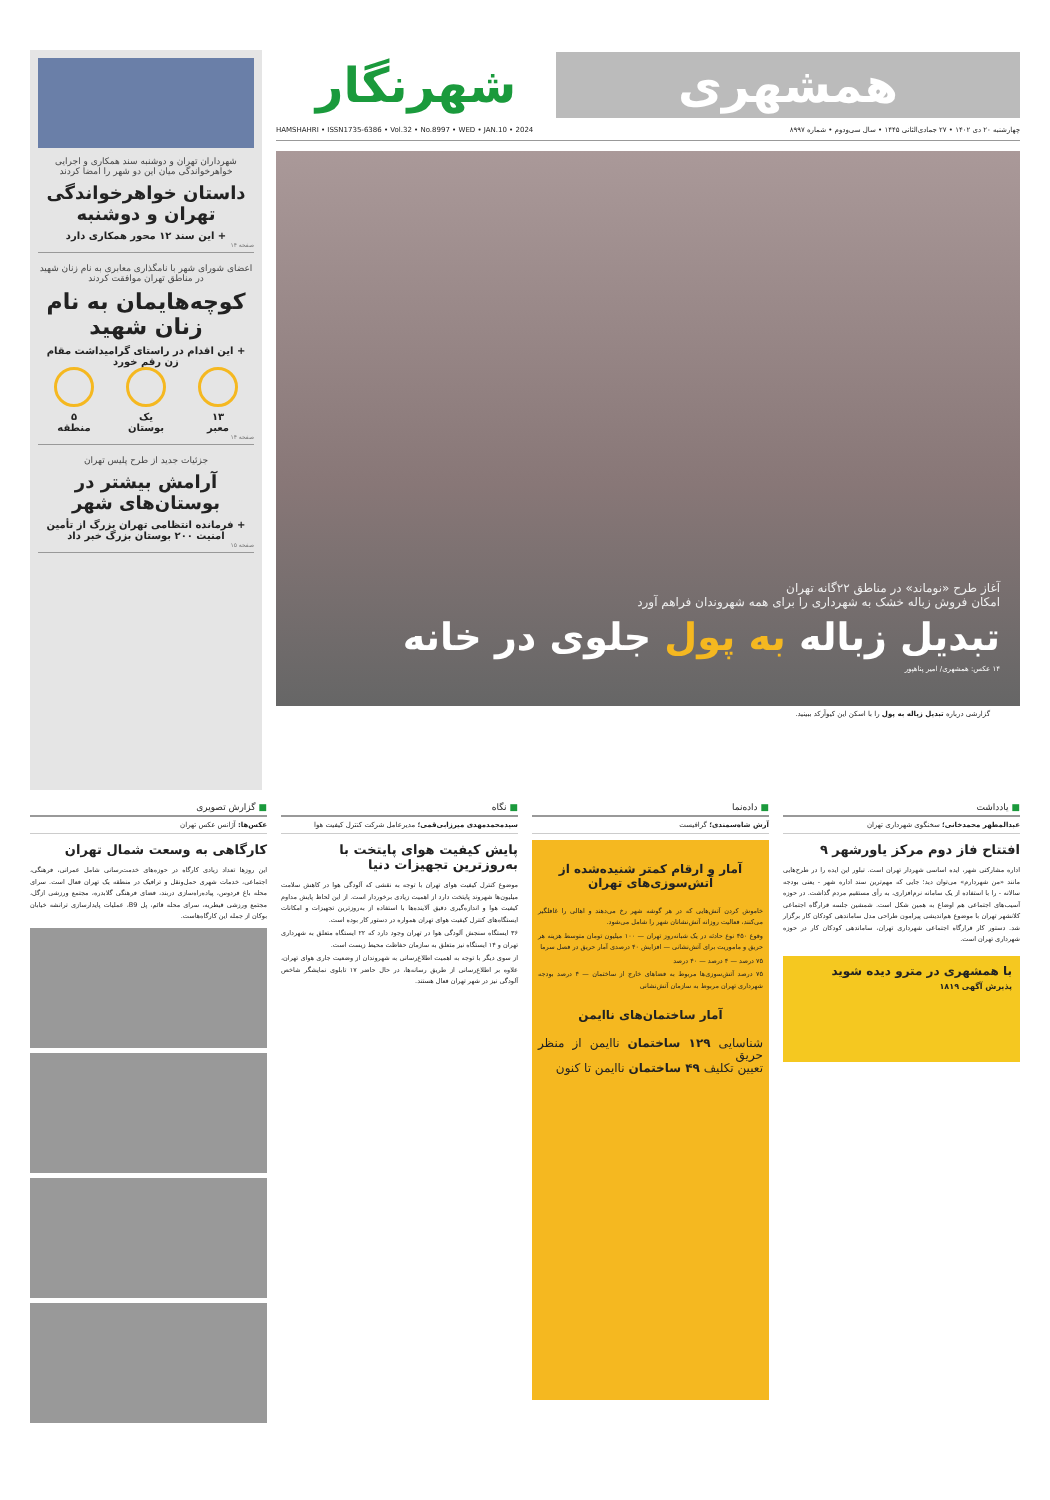همشهری
شهرنگار
چهارشنبه ۲۰ دی ۱۴۰۲ • ۲۷ جمادی‌الثانی ۱۴۴۵ • سال سی‌ودوم • شماره ۸۹۹۷ HAMSHAHRI • ISSN1735-6386 • Vol.32 • No.8997 • WED • JAN.10 • 2024
آغاز طرح «نوماند» در مناطق ۲۲گانه تهران
امکان فروش زباله خشک به شهرداری را برای همه شهروندان فراهم آورد
تبدیل زباله به پول جلوی در خانه
۱۴ عکس: همشهری/ امیر پناهپور
گزارشی درباره تبدیل زباله به پول را با اسکن این کیوآرکد ببینید.
شهرداران تهران و دوشنبه سند همکاری و اجرایی خواهرخواندگی میان این دو شهر را امضا کردند
داستان خواهرخواندگی تهران و دوشنبه
+ این سند ۱۲ محور همکاری دارد
صفحه ۱۴
اعضای شورای شهر با نامگذاری معابری به نام زنان شهید در مناطق تهران موافقت کردند
کوچه‌هایمان به نام زنان شهید
+ این اقدام در راستای گرامیداشت مقام زن رقم خورد
۱۳
معبر
یک
بوستان
۵
منطقه
صفحه ۱۴
جزئیات جدید از طرح پلیس تهران
آرامش بیشتر در بوستان‌های شهر
+ فرمانده انتظامی تهران بزرگ از تأمین امنیت ۲۰۰ بوستان بزرگ خبر داد
صفحه ۱۵
■ یادداشت
عبدالمطهر محمدخانی؛ سخنگوی شهرداری تهران
افتتاح فاز دوم مرکز یاورشهر ۹
اداره مشارکتی شهر، ایده اساسی شهردار تهران است. تبلور این ایده را در طرح‌هایی مانند «من شهردارم» می‌توان دید؛ جایی که مهم‌ترین سند اداره شهر - یعنی بودجه سالانه - را با استفاده از یک سامانه نرم‌افزاری، به رأی مستقیم مردم گذاشت. در حوزه آسیب‌های اجتماعی هم اوضاع به همین شکل است. شمشین جلسه قرارگاه اجتماعی کلانشهر تهران با موضوع هم‌اندیشی پیرامون طراحی مدل ساماندهی کودکان کار برگزار شد. دستور کار قرارگاه اجتماعی شهرداری تهران، ساماندهی کودکان کار در حوزه شهرداری تهران است.
با همشهری در مترو دیده شوید
پذیرش آگهی ۱۸۱۹
■ داده‌نما
آرش شاه‌سمندی؛ گرافیست
آمار و ارقام کمتر شنیده‌شده از آتش‌سوزی‌های تهران
خاموش کردن آتش‌هایی که در هر گوشه شهر رخ می‌دهند و اهالی را غافلگیر می‌کنند، فعالیت روزانه آتش‌نشانان شهر را شامل می‌شود.
وقوع ۴۵۰ نوع حادثه در یک شبانه‌روز تهران — ۱۰۰ میلیون تومان متوسط هزینه هر حریق و ماموریت برای آتش‌نشانی — افزایش ۴۰ درصدی آمار حریق در فصل سرما
۷۵ درصد — ۴ درصد — ۴۰ درصد
۷۵ درصد آتش‌سوزی‌ها مربوط به فضاهای خارج از ساختمان — ۴ درصد بودجه شهرداری تهران مربوط به سازمان آتش‌نشانی
آمار ساختمان‌های ناایمن
شناسایی ۱۲۹ ساختمان ناایمن از منظر حریق
تعیین تکلیف ۴۹ ساختمان ناایمن تا کنون
■ نگاه
سیدمحمدمهدی میرزابی‌قمی؛ مدیرعامل شرکت کنترل کیفیت هوا
پایش کیفیت هوای پایتخت با به‌روزترین تجهیزات دنیا
موضوع کنترل کیفیت هوای تهران با توجه به نقشی که آلودگی هوا در کاهش سلامت میلیون‌ها شهروند پایتخت دارد از اهمیت زیادی برخوردار است. از این لحاظ پایش مداوم کیفیت هوا و اندازه‌گیری دقیق آلاینده‌ها با استفاده از به‌روزترین تجهیزات و امکانات ایستگاه‌های کنترل کیفیت هوای تهران همواره در دستور کار بوده است.
۳۶ ایستگاه سنجش آلودگی هوا در تهران وجود دارد که ۲۲ ایستگاه متعلق به شهرداری تهران و ۱۴ ایستگاه نیز متعلق به سازمان حفاظت محیط زیست است.
از سوی دیگر با توجه به اهمیت اطلاع‌رسانی به شهروندان از وضعیت جاری هوای تهران، علاوه بر اطلاع‌رسانی از طریق رسانه‌ها، در حال حاضر ۱۷ تابلوی نمایشگر شاخص آلودگی نیز در شهر تهران فعال هستند.
■ گزارش تصویری
عکس‌ها: آژانس عکس تهران
کارگاهی به وسعت شمال تهران
این روزها تعداد زیادی کارگاه در حوزه‌های خدمت‌رسانی شامل عمرانی، فرهنگی، اجتماعی، خدمات شهری حمل‌ونقل و ترافیک در منطقه یک تهران فعال است. سرای محله باغ فردوس، پیاده‌راه‌سازی دربند، فضای فرهنگی گلابدره، مجتمع ورزشی ازگل، مجتمع ورزشی قیطریه، سرای محله قائم، پل B9، عملیات پایدارسازی ترانشه خیابان بوکان از جمله این کارگاه‌هاست.